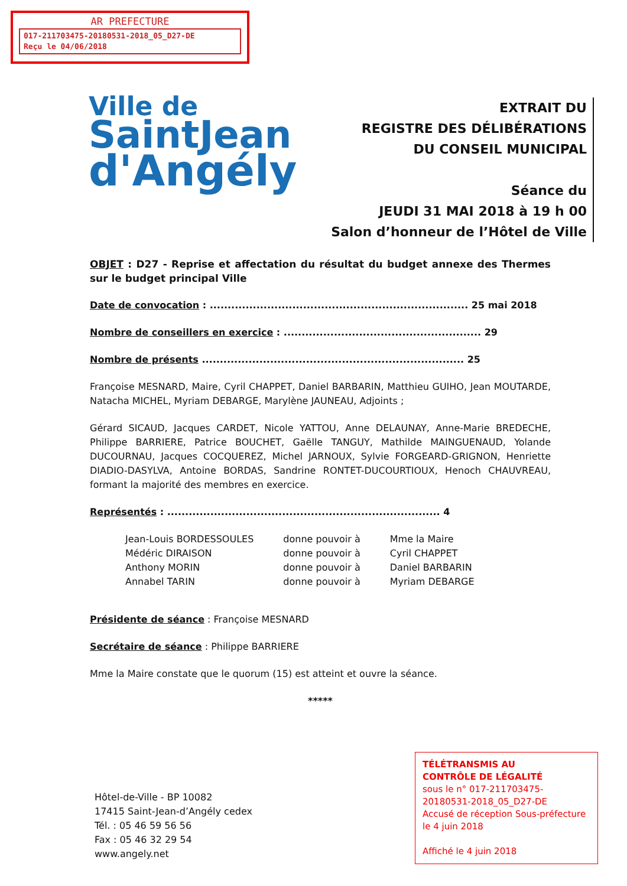AR PREFECTURE
017-211703475-20180531-2018_05_D27-DE
Reçu le 04/06/2018
Ville de
SaintJean
d'Angély
EXTRAIT DU
REGISTRE DES DÉLIBÉRATIONS
DU CONSEIL MUNICIPAL
Séance du
JEUDI 31 MAI 2018 à 19 h 00
Salon d’honneur de l’Hôtel de Ville
OBJET : D27 - Reprise et affectation du résultat du budget annexe des Thermes sur le budget principal Ville
Date de convocation : ........................................................................ 25 mai 2018
Nombre de conseillers en exercice : ....................................................... 29
Nombre de présents ......................................................................... 25
Françoise MESNARD, Maire, Cyril CHAPPET, Daniel BARBARIN, Matthieu GUIHO, Jean MOUTARDE, Natacha MICHEL, Myriam DEBARGE, Marylène JAUNEAU, Adjoints ;
Gérard SICAUD, Jacques CARDET, Nicole YATTOU, Anne DELAUNAY, Anne-Marie BREDECHE, Philippe BARRIERE, Patrice BOUCHET, Gaëlle TANGUY, Mathilde MAINGUENAUD, Yolande DUCOURNAU, Jacques COCQUEREZ, Michel JARNOUX, Sylvie FORGEARD-GRIGNON, Henriette DIADIO-DASYLVA, Antoine BORDAS, Sandrine RONTET-DUCOURTIOUX, Henoch CHAUVREAU, formant la majorité des membres en exercice.
Représentés : ............................................................................ 4
| Jean-Louis BORDESSOULES | donne pouvoir à | Mme la Maire |
| Médéric DIRAISON | donne pouvoir à | Cyril CHAPPET |
| Anthony MORIN | donne pouvoir à | Daniel BARBARIN |
| Annabel TARIN | donne pouvoir à | Myriam DEBARGE |
Présidente de séance : Françoise MESNARD
Secrétaire de séance : Philippe BARRIERE
Mme la Maire constate que le quorum (15) est atteint et ouvre la séance.
*****
Hôtel-de-Ville - BP 10082
17415 Saint-Jean-d’Angély cedex
Tél. : 05 46 59 56 56
Fax : 05 46 32 29 54
www.angely.net
TÉLÉTRANSMIS AU
CONTRÔLE DE LÉGALITÉ
sous le n° 017-211703475-20180531-2018_05_D27-DE
Accusé de réception Sous-préfecture le 4 juin 2018
Affiché le 4 juin 2018